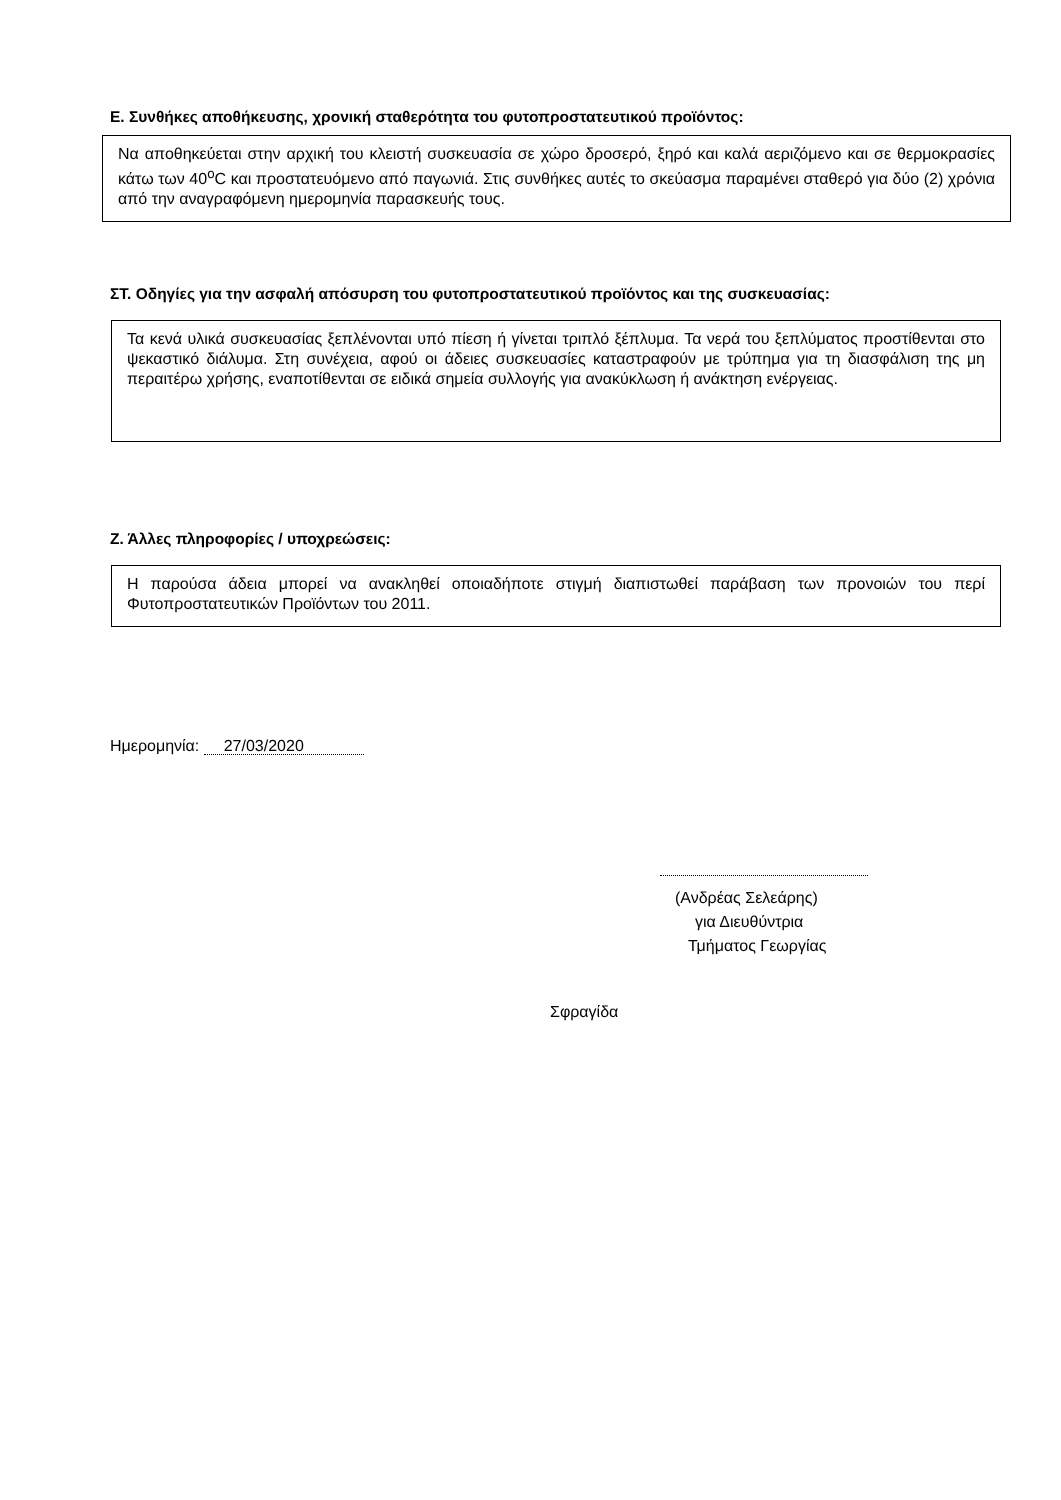Ε. Συνθήκες αποθήκευσης, χρονική σταθερότητα του φυτοπροστατευτικού προϊόντος:
Να αποθηκεύεται στην αρχική του κλειστή συσκευασία σε χώρο δροσερό, ξηρό και καλά αεριζόμενο και σε θερμοκρασίες κάτω των 40<sup>ο</sup>C και προστατευόμενο από παγωνιά. Στις συνθήκες αυτές το σκεύασμα παραμένει σταθερό για δύο (2) χρόνια από την αναγραφόμενη ημερομηνία παρασκευής τους.
ΣΤ. Οδηγίες για την ασφαλή απόσυρση του φυτοπροστατευτικού προϊόντος και της συσκευασίας:
Τα κενά υλικά συσκευασίας ξεπλένονται υπό πίεση ή γίνεται τριπλό ξέπλυμα. Τα νερά του ξεπλύματος προστίθενται στο ψεκαστικό διάλυμα. Στη συνέχεια, αφού οι άδειες συσκευασίες καταστραφούν με τρύπημα για τη διασφάλιση της μη περαιτέρω χρήσης, εναποτίθενται σε ειδικά σημεία συλλογής για ανακύκλωση ή ανάκτηση ενέργειας.
Ζ. Άλλες πληροφορίες / υποχρεώσεις:
Η παρούσα άδεια μπορεί να ανακληθεί οποιαδήποτε στιγμή διαπιστωθεί παράβαση των προνοιών του περί Φυτοπροστατευτικών Προϊόντων του 2011.
Ημερομηνία: 27/03/2020
(Ανδρέας Σελεάρης)
για Διευθύντρια
Τμήματος Γεωργίας
Σφραγίδα